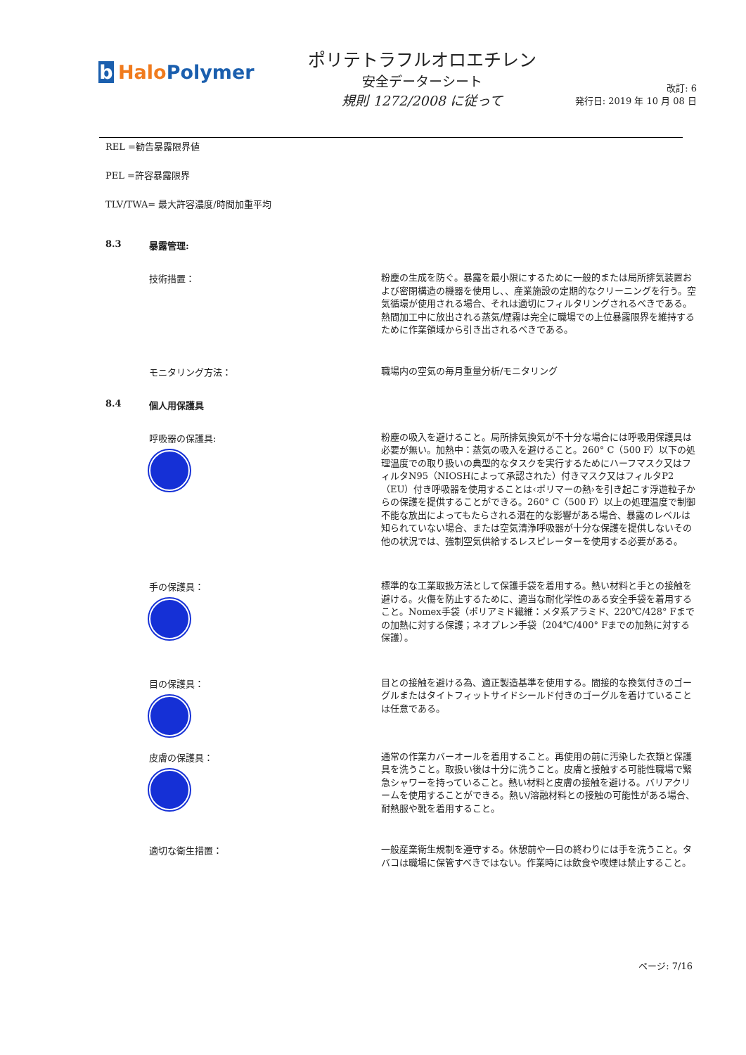b Halo Polymer
ポリテトラフルオロエチレン
安全データーシート
規則 1272/2008 に従って
改訂: 6
発行日: 2019 年 10 月 08 日
REL =勧告暴露限界値
PEL =許容暴露限界
TLV/TWA= 最大許容濃度/時間加重平均
8.3 暴露管理:
技術措置：
粉塵の生成を防ぐ。暴露を最小限にするために一般的または局所排気装置および密閉構造の機器を使用し、、産業施設の定期的なクリーニングを行う。空気循環が使用される場合、それは適切にフィルタリングされるべきである。熱間加工中に放出される蒸気/煙霧は完全に職場での上位暴露限界を維持するために作業領域から引き出されるべきである。
モニタリング方法：
職場内の空気の毎月重量分析/モニタリング
8.4 個人用保護具
呼吸器の保護具:
粉塵の吸入を避けること。局所排気換気が不十分な場合には呼吸用保護具は必要が無い。加熱中：蒸気の吸入を避けること。260° C（500 F）以下の処理温度での取り扱いの典型的なタスクを実行するためにハーフマスク又はフィルタN95（NIOSHによって承認された）付きマスク又はフィルタP2（EU）付き呼吸器を使用することは‹ポリマーの熱›を引き起こす浮遊粒子からの保護を提供することができる。260° C（500 F）以上の処理温度で制御不能な放出によってもたらされる潜在的な影響がある場合、暴露のレベルは知られていない場合、または空気清浄呼吸器が十分な保護を提供しないその他の状況では、強制空気供給するレスピレーターを使用する必要がある。
手の保護具：
標準的な工業取扱方法として保護手袋を着用する。熱い材料と手との接触を避ける。火傷を防止するために、適当な耐化学性のある安全手袋を着用すること。Nomex手袋（ポリアミド繊維：メタ系アラミド、220℃/428° Fまでの加熱に対する保護；ネオプレン手袋（204℃/400° Fまでの加熱に対する保護）。
目の保護具：
目との接触を避ける為、適正製造基準を使用する。間接的な換気付きのゴーグルまたはタイトフィットサイドシールド付きのゴーグルを着けていることは任意である。
皮膚の保護具：
通常の作業カバーオールを着用すること。再使用の前に汚染した衣類と保護具を洗うこと。取扱い後は十分に洗うこと。皮膚と接触する可能性職場で緊急シャワーを持っていること。熱い材料と皮膚の接触を避ける。バリアクリームを使用することができる。熱い/溶融材料との接触の可能性がある場合、耐熱服や靴を着用すること。
適切な衛生措置：
一般産業衛生規制を遵守する。休憩前や一日の終わりには手を洗うこと。タバコは職場に保管すべきではない。作業時には飲食や喫煙は禁止すること。
ページ: 7/16